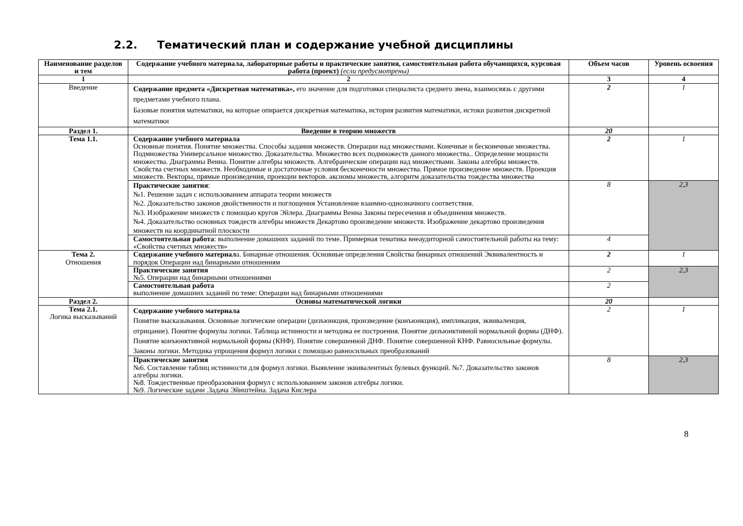2.2. Тематический план и содержание учебной дисциплины
| Наименование разделов и тем | Содержание учебного материала, лабораторные работы и практические занятия, самостоятельная работа обучающихся, курсовая работа (проект) (если предусмотрены) | Объем часов | Уровень освоения |
| --- | --- | --- | --- |
| 1 | 2 | 3 | 4 |
| Введение | Содержание предмета «Дискретная математика», его значение для подготовки специалиста среднего звена, взаимосвязь с другими предметами учебного плана. Базовые понятия математики, на которые опирается дискретная математика, история развития математики, истоки развития дискретной математики | 2 | 1 |
| Раздел 1. | Введение в теорию множеств | 20 | |
| Тема 1.1. | Содержание учебного материала Основные понятия. Понятие множества. Способы задания множеств. Операции над множествами. Конечные и бесконечные множества. Подмножества Универсальное множество. Доказательства. Множество всех подмножеств данного множества.. Определение мощности множества. Диаграммы Венна. Понятие алгебры множеств. Алгебраические операции над множествами. Законы алгебры множеств. Свойства счетных множеств. Необходимые и достаточные условия бесконечности множества. Прямое произведение множеств. Проекция множеств. Векторы, прямые произведения, проекции векторов. аксиомы множеств, алгоритм доказательства тождества множества | 2 | 1 |
| | Практические занятия : №1. Решение задач с использованием аппарата теории множеств №2. Доказательство законов двойственности и поглощения Установление взаимно-однозначного соответствия. №3. Изображение множеств с помощью кругов Эйлера. Диаграммы Венна Законы пересечения и объединения множеств. №4. Доказательство основных тождеств алгебры множеств Декартово произведение множеств. Изображение декартово произведения множеств на координатной плоскости | 8 | 2,3 |
| | Самостоятельная работа : выполнение домашних заданий по теме. Примерная тематика внеаудиторной самостоятельной работы на тему: «Свойства счетных множеств» | 4 | |
| Тема 2. Отношения | Содержание учебного материал а. Бинарные отношения. Основные определения Свойства бинарных отношений Эквивалентность и порядок Операции над бинарными отношениям | 2 | 1 |
| | Практические занятия №5. Операции над бинарными отношениями | 2 | 2,3 |
| | Самостоятельная работа выполнение домашних заданий по теме: Операции над бинарными отношениями | 2 | |
| Раздел 2. | Основы математической логики | 20 | |
| Тема 2.1. Логика высказываний | Содержание учебного материала Понятие высказывания. Основные логические операции (дизъюнкция, произведение (конъюнкция), импликация, эквиваленция, отрицание). Понятие формулы логики. Таблица истинности и методика ее построения. Понятие дизъюнктивной нормальной формы (ДНФ). Понятие конъюнктивной нормальной формы (КНФ). Понятие совершенной ДНФ. Понятие совершенной КНФ. Равносильные формулы. Законы логики. Методика упрощения формул логики с помощью равносильных преобразований | 2 | 1 |
| | Практические занятия №6. Составление таблиц истинности для формул логики. Выявление эквивалентных булевых функций. №7. Доказательство законов алгебры логики. №8. Тождественные преобразования формул с использованием законов алгебры логики. №9. Логические задачи .Задача Эйнштейна. Задача Кислера | 8 | 2,3 |
8